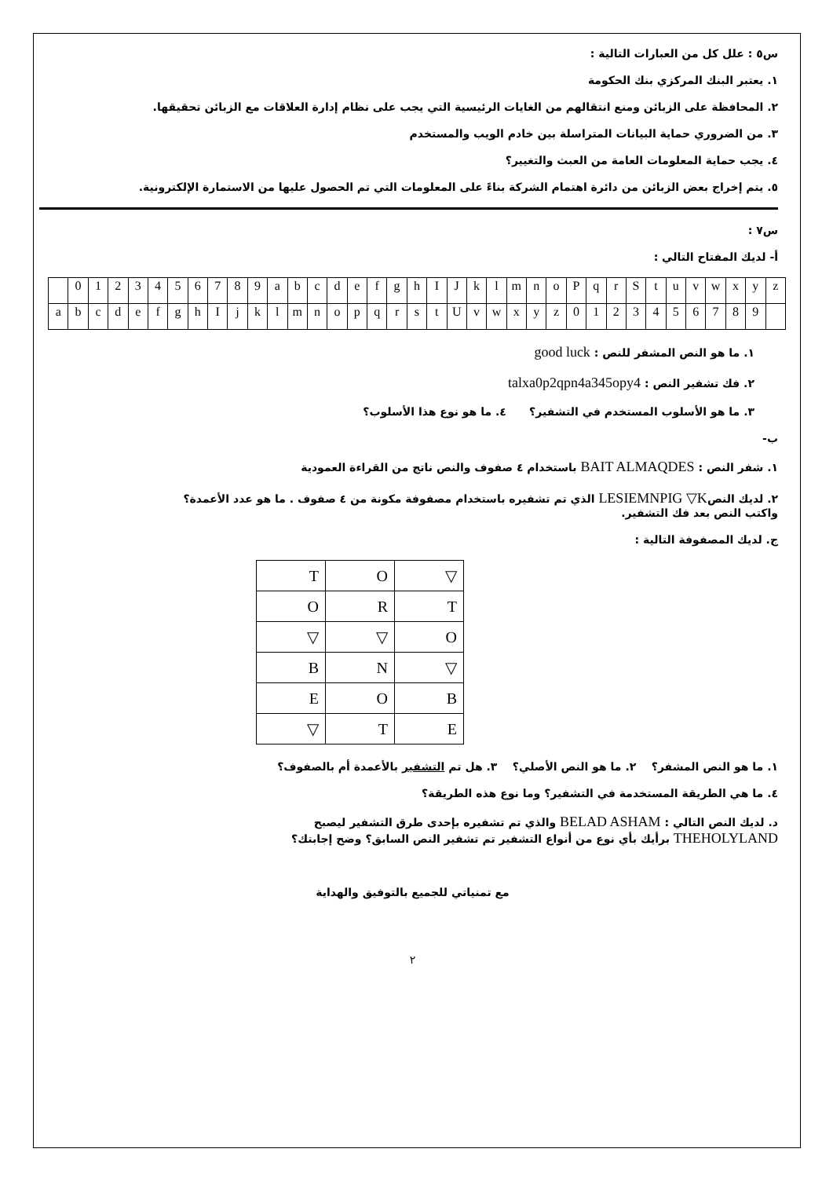س٥ : علل كل من العبارات التالية :
١. يعتبر البنك المركزي بنك الحكومة
٢. المحافظة على الزبائن ومنع انتقالهم من الغايات الرئيسية التي يجب على نظام إدارة العلاقات مع الزبائن تحقيقها.
٣. من الضروري حماية البيانات المتراسلة بين خادم الويب والمستخدم
٤. يجب حماية المعلومات العامة من العبث والتغيير؟
٥. يتم إخراج بعض الزبائن من دائرة اهتمام الشركة بناءً على المعلومات التي تم الحصول عليها من الاستمارة الإلكترونية.
س٧ :
أ- لديك المفتاح التالي :
| | 0 | 1 | 2 | 3 | 4 | 5 | 6 | 7 | 8 | 9 | a | b | c | d | e | f | g | h | I | J | k | l | m | n | o | P | q | r | S | t | u | v | w | x | y | z |
| a | b | c | d | e | f | g | h | I | j | k | l | m | n | o | p | q | r | s | t | U | v | w | x | y | z | 0 | 1 | 2 | 3 | 4 | 5 | 6 | 7 | 8 | 9 | |
١. ما هو النص المشفر للنص : good luck
٢. فك تشفير النص : talxa0p2qpn4a345opy4
٣. ما هو الأسلوب المستخدم في التشفير؟ ٤. ما هو نوع هذا الأسلوب؟
ب-
١. شفر النص : BAIT ALMAQDES باستخدام ٤ صفوف والنص ناتج من القراءة العمودية
٢. لديك النصLESIEMNPIG ▽K الذي تم تشفيره باستخدام مصفوفة مكونة من ٤ صفوف . ما هو عدد الأعمدة؟
واكتب النص بعد فك التشفير.
ج. لديك المصفوفة التالية :
| T | O | ▽ |
| O | R | T |
| ▽ | ▽ | O |
| B | N | ▽ |
| E | O | B |
| ▽ | T | E |
١. ما هو النص المشفر؟ ٢. ما هو النص الأصلي؟ ٣. هل تم التشفير بالأعمدة أم بالصفوف؟
٤. ما هي الطريقة المستخدمة في التشفير؟ وما نوع هذه الطريقة؟
د. لديك النص التالي : BELAD ASHAM والذي تم تشفيره بإحدى طرق التشفير ليصبح
THEHOLYLAND برأيك بأي نوع من أنواع التشفير تم تشفير النص السابق؟ وضح إجابتك؟
مع تمنياتي للجميع بالتوفيق والهداية
٢